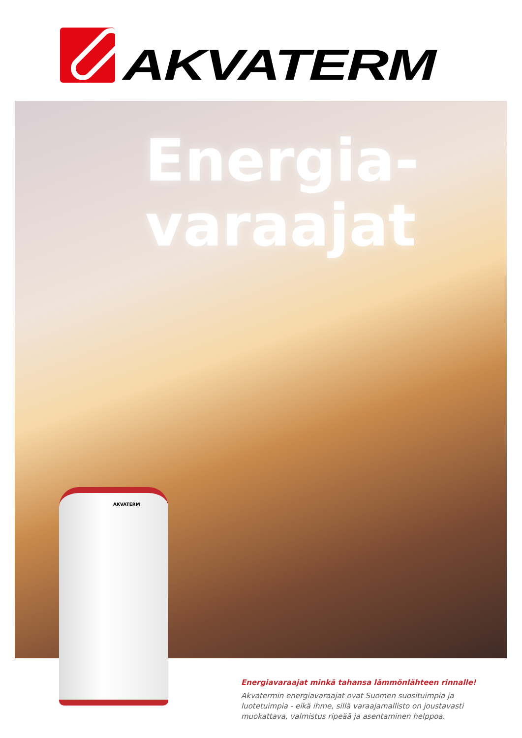AKVATERM
Energia-
varaajat
AKVATERM
Energiavaraajat minkä tahansa lämmönlähteen rinnalle!
Akvatermin energiavaraajat ovat Suomen suosituimpia ja luotetuimpia - eikä ihme, sillä varaajamallisto on joustavasti muokattava, valmistus ripeää ja asentaminen helppoa.